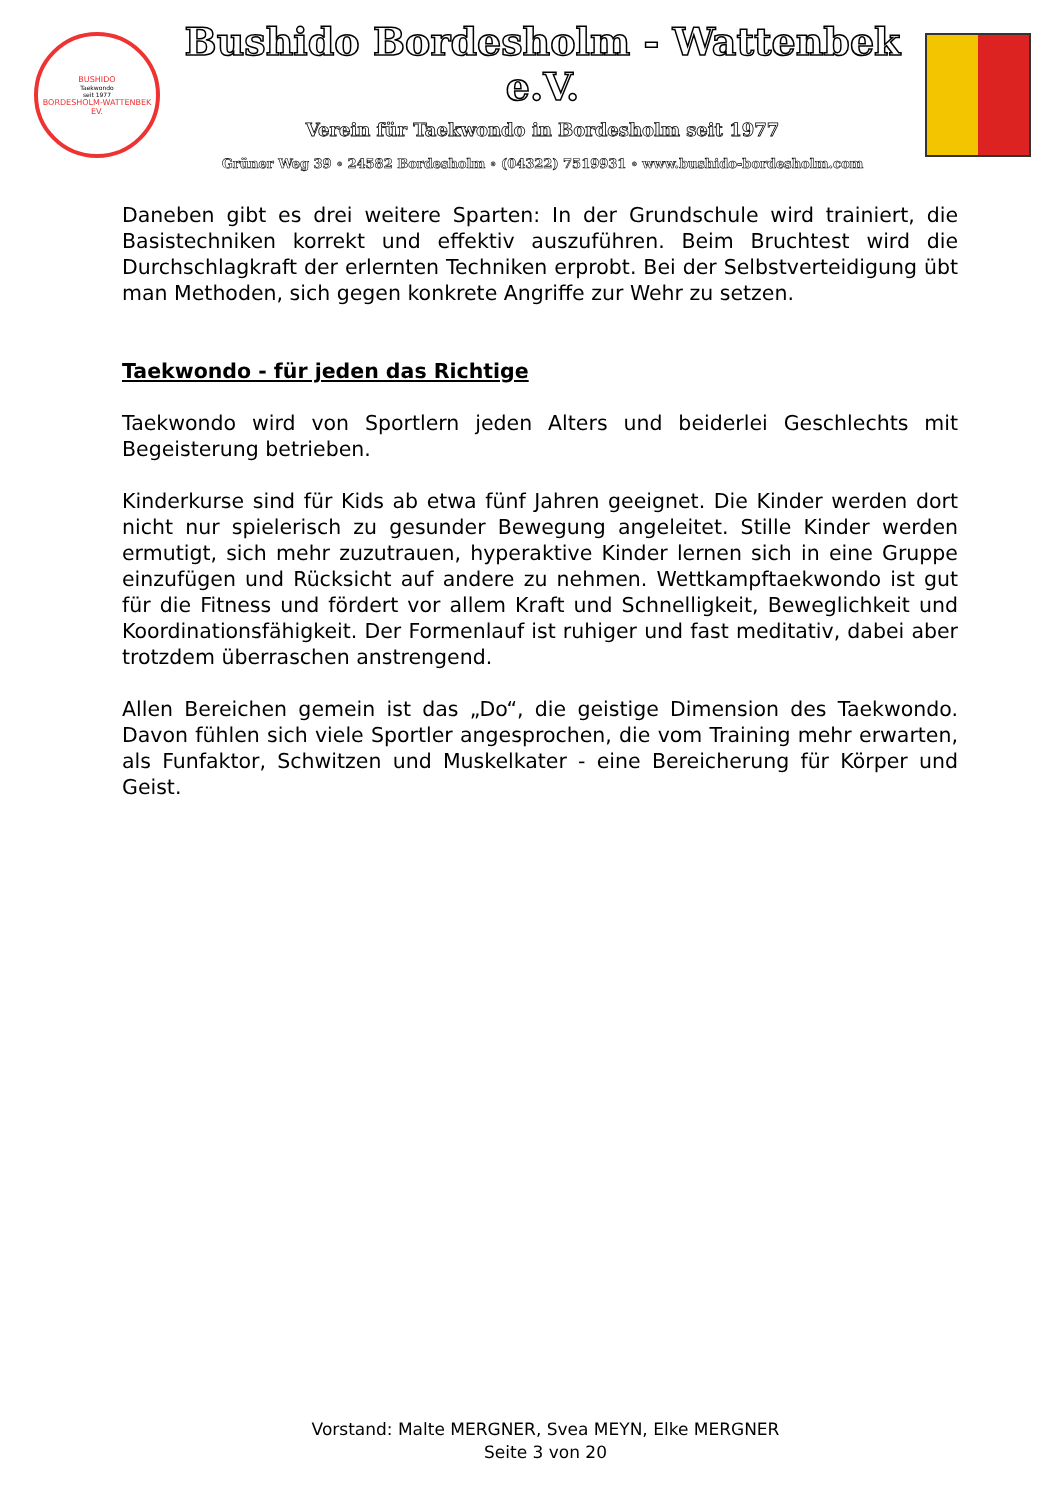BUSHIDO
Taekwondo
seit 1977
BORDESHOLM-WATTENBEK EV.
Bushido Bordesholm - Wattenbek e.V.
Verein für Taekwondo in Bordesholm seit 1977
Grüner Weg 39 ∘ 24582 Bordesholm ∘ (04322) 7519931 ∘ www.bushido-bordesholm.com
Daneben gibt es drei weitere Sparten: In der Grundschule wird trainiert, die Basistechniken korrekt und effektiv auszuführen. Beim Bruchtest wird die Durchschlagkraft der erlernten Techniken erprobt. Bei der Selbstverteidigung übt man Methoden, sich gegen konkrete Angriffe zur Wehr zu setzen.
Taekwondo - für jeden das Richtige
Taekwondo wird von Sportlern jeden Alters und beiderlei Geschlechts mit Begeisterung betrieben.
Kinderkurse sind für Kids ab etwa fünf Jahren geeignet. Die Kinder werden dort nicht nur spielerisch zu gesunder Bewegung angeleitet. Stille Kinder werden ermutigt, sich mehr zuzutrauen, hyperaktive Kinder lernen sich in eine Gruppe einzufügen und Rücksicht auf andere zu nehmen. Wettkampftaekwondo ist gut für die Fitness und fördert vor allem Kraft und Schnelligkeit, Beweglichkeit und Koordinationsfähigkeit. Der Formenlauf ist ruhiger und fast meditativ, dabei aber trotzdem überraschen anstrengend.
Allen Bereichen gemein ist das „Do“, die geistige Dimension des Taekwondo. Davon fühlen sich viele Sportler angesprochen, die vom Training mehr erwarten, als Funfaktor, Schwitzen und Muskelkater - eine Bereicherung für Körper und Geist.
Vorstand: Malte MERGNER, Svea MEYN, Elke MERGNER
Seite 3 von 20